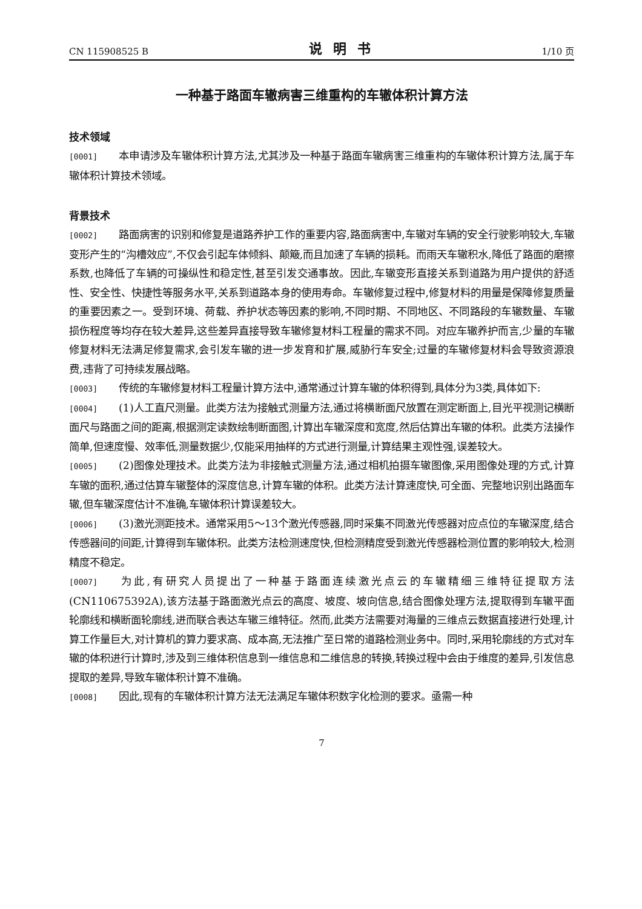CN 115908525 B 说明书 1/10 页
一种基于路面车辙病害三维重构的车辙体积计算方法
技术领域
[0001] 本申请涉及车辙体积计算方法,尤其涉及一种基于路面车辙病害三维重构的车辙体积计算方法,属于车辙体积计算技术领域。
背景技术
[0002] 路面病害的识别和修复是道路养护工作的重要内容,路面病害中,车辙对车辆的安全行驶影响较大,车辙变形产生的“沟槽效应”,不仅会引起车体倾斜、颠簸,而且加速了车辆的损耗。而雨天车辙积水,降低了路面的磨擦系数,也降低了车辆的可操纵性和稳定性,甚至引发交通事故。因此,车辙变形直接关系到道路为用户提供的舒适性、安全性、快捷性等服务水平,关系到道路本身的使用寿命。车辙修复过程中,修复材料的用量是保障修复质量的重要因素之一。受到环境、荷载、养护状态等因素的影响,不同时期、不同地区、不同路段的车辙数量、车辙损伤程度等均存在较大差异,这些差异直接导致车辙修复材料工程量的需求不同。对应车辙养护而言,少量的车辙修复材料无法满足修复需求,会引发车辙的进一步发育和扩展,威胁行车安全;过量的车辙修复材料会导致资源浪费,违背了可持续发展战略。
[0003] 传统的车辙修复材料工程量计算方法中,通常通过计算车辙的体积得到,具体分为3类,具体如下:
[0004] (1)人工直尺测量。此类方法为接触式测量方法,通过将横断面尺放置在测定断面上,目光平视测记横断面尺与路面之间的距离,根据测定读数绘制断面图,计算出车辙深度和宽度,然后估算出车辙的体积。此类方法操作简单,但速度慢、效率低,测量数据少,仅能采用抽样的方式进行测量,计算结果主观性强,误差较大。
[0005] (2)图像处理技术。此类方法为非接触式测量方法,通过相机拍摄车辙图像,采用图像处理的方式,计算车辙的面积,通过估算车辙整体的深度信息,计算车辙的体积。此类方法计算速度快,可全面、完整地识别出路面车辙,但车辙深度估计不准确,车辙体积计算误差较大。
[0006] (3)激光测距技术。通常采用5～13个激光传感器,同时采集不同激光传感器对应点位的车辙深度,结合传感器间的间距,计算得到车辙体积。此类方法检测速度快,但检测精度受到激光传感器检测位置的影响较大,检测精度不稳定。
[0007] 为此,有研究人员提出了一种基于路面连续激光点云的车辙精细三维特征提取方法(CN110675392A),该方法基于路面激光点云的高度、坡度、坡向信息,结合图像处理方法,提取得到车辙平面轮廓线和横断面轮廓线,进而联合表达车辙三维特征。然而,此类方法需要对海量的三维点云数据直接进行处理,计算工作量巨大,对计算机的算力要求高、成本高,无法推广至日常的道路检测业务中。同时,采用轮廓线的方式对车辙的体积进行计算时,涉及到三维体积信息到一维信息和二维信息的转换,转换过程中会由于维度的差异,引发信息提取的差异,导致车辙体积计算不准确。
[0008] 因此,现有的车辙体积计算方法无法满足车辙体积数字化检测的要求。亟需一种
7